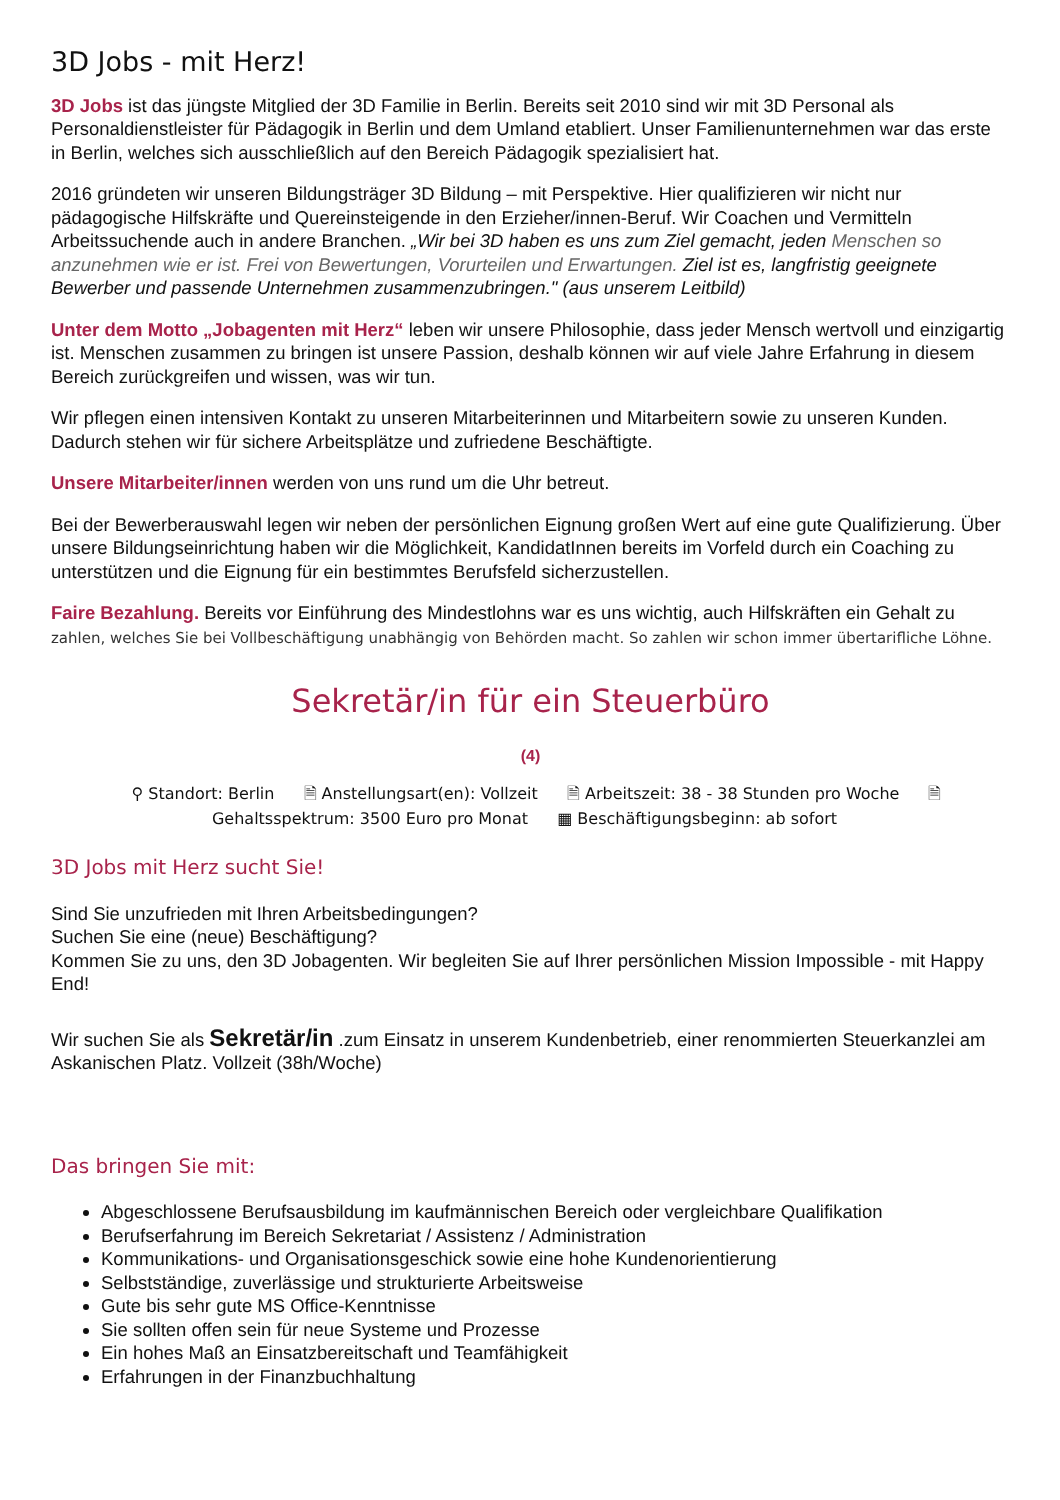3D Jobs - mit Herz!
3D Jobs ist das jüngste Mitglied der 3D Familie in Berlin. Bereits seit 2010 sind wir mit 3D Personal als Personaldienstleister für Pädagogik in Berlin und dem Umland etabliert. Unser Familienunternehmen war das erste in Berlin, welches sich ausschließlich auf den Bereich Pädagogik spezialisiert hat.
2016 gründeten wir unseren Bildungsträger 3D Bildung – mit Perspektive. Hier qualifizieren wir nicht nur pädagogische Hilfskräfte und Quereinsteigende in den Erzieher/innen-Beruf. Wir Coachen und Vermitteln Arbeitssuchende auch in andere Branchen. „Wir bei 3D haben es uns zum Ziel gemacht, jeden Menschen so anzunehmen wie er ist. Frei von Bewertungen, Vorurteilen und Erwartungen. Ziel ist es, langfristig geeignete Bewerber und passende Unternehmen zusammenzubringen." (aus unserem Leitbild)
Unter dem Motto „Jobagenten mit Herz“ leben wir unsere Philosophie, dass jeder Mensch wertvoll und einzigartig ist. Menschen zusammen zu bringen ist unsere Passion, deshalb können wir auf viele Jahre Erfahrung in diesem Bereich zurückgreifen und wissen, was wir tun.
Wir pflegen einen intensiven Kontakt zu unseren Mitarbeiterinnen und Mitarbeitern sowie zu unseren Kunden. Dadurch stehen wir für sichere Arbeitsplätze und zufriedene Beschäftigte.
Unsere Mitarbeiter/innen werden von uns rund um die Uhr betreut.
Bei der Bewerberauswahl legen wir neben der persönlichen Eignung großen Wert auf eine gute Qualifizierung. Über unsere Bildungseinrichtung haben wir die Möglichkeit, KandidatInnen bereits im Vorfeld durch ein Coaching zu unterstützen und die Eignung für ein bestimmtes Berufsfeld sicherzustellen.
Faire Bezahlung. Bereits vor Einführung des Mindestlohns war es uns wichtig, auch Hilfskräften ein Gehalt zu zahlen, welches Sie bei Vollbeschäftigung unabhängig von Behörden macht. So zahlen wir schon immer übertarifliche Löhne.
Sekretär/in für ein Steuerbüro
(4)
⚲ Standort: Berlin 🗎 Anstellungsart(en): Vollzeit 🗎 Arbeitszeit: 38 - 38 Stunden pro Woche 🗎 Gehaltsspektrum: 3500 Euro pro Monat ▦ Beschäftigungsbeginn: ab sofort
3D Jobs mit Herz sucht Sie!
Sind Sie unzufrieden mit Ihren Arbeitsbedingungen?
Suchen Sie eine (neue) Beschäftigung?
Kommen Sie zu uns, den 3D Jobagenten. Wir begleiten Sie auf Ihrer persönlichen Mission Impossible - mit Happy End!
Wir suchen Sie als Sekretär/in .zum Einsatz in unserem Kundenbetrieb, einer renommierten Steuerkanzlei am Askanischen Platz. Vollzeit (38h/Woche)
Das bringen Sie mit:
Abgeschlossene Berufsausbildung im kaufmännischen Bereich oder vergleichbare Qualifikation
Berufserfahrung im Bereich Sekretariat / Assistenz / Administration
Kommunikations- und Organisationsgeschick sowie eine hohe Kundenorientierung
Selbstständige, zuverlässige und strukturierte Arbeitsweise
Gute bis sehr gute MS Office-Kenntnisse
Sie sollten offen sein für neue Systeme und Prozesse
Ein hohes Maß an Einsatzbereitschaft und Teamfähigkeit
Erfahrungen in der Finanzbuchhaltung